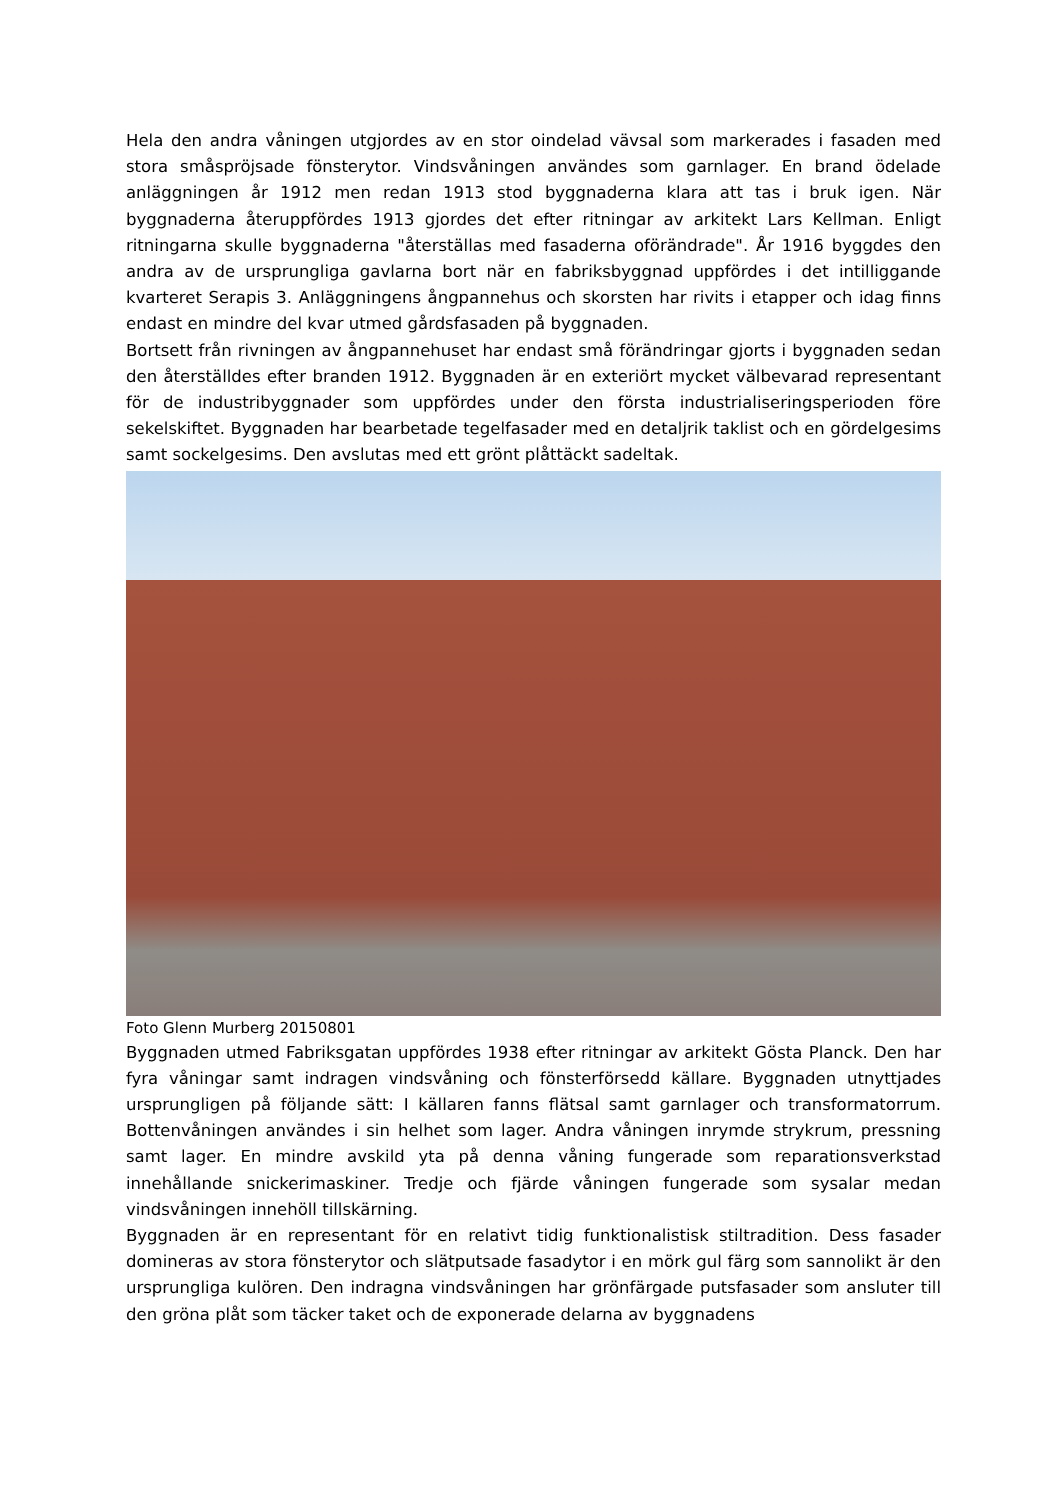Hela den andra våningen utgjordes av en stor oindelad vävsal som markerades i fasaden med stora småspröjsade fönsterytor. Vindsvåningen användes som garnlager. En brand ödelade anläggningen år 1912 men redan 1913 stod byggnaderna klara att tas i bruk igen. När byggnaderna återuppfördes 1913 gjordes det efter ritningar av arkitekt Lars Kellman. Enligt ritningarna skulle byggnaderna "återställas med fasaderna oförändrade". År 1916 byggdes den andra av de ursprungliga gavlarna bort när en fabriksbyggnad uppfördes i det intilliggande kvarteret Serapis 3. Anläggningens ångpannehus och skorsten har rivits i etapper och idag finns endast en mindre del kvar utmed gårdsfasaden på byggnaden.
Bortsett från rivningen av ångpannehuset har endast små förändringar gjorts i byggnaden sedan den återställdes efter branden 1912. Byggnaden är en exteriört mycket välbevarad representant för de industribyggnader som uppfördes under den första industrialiseringsperioden före sekelskiftet. Byggnaden har bearbetade tegelfasader med en detaljrik taklist och en gördelgesims samt sockelgesims. Den avslutas med ett grönt plåttäckt sadeltak.
Foto Glenn Murberg 20150801
Byggnaden utmed Fabriksgatan uppfördes 1938 efter ritningar av arkitekt Gösta Planck. Den har fyra våningar samt indragen vindsvåning och fönsterförsedd källare. Byggnaden utnyttjades ursprungligen på följande sätt: I källaren fanns flätsal samt garnlager och transformatorrum. Bottenvåningen användes i sin helhet som lager. Andra våningen inrymde strykrum, pressning samt lager. En mindre avskild yta på denna våning fungerade som reparationsverkstad innehållande snickerimaskiner. Tredje och fjärde våningen fungerade som sysalar medan vindsvåningen innehöll tillskärning.
Byggnaden är en representant för en relativt tidig funktionalistisk stiltradition. Dess fasader domineras av stora fönsterytor och slätputsade fasadytor i en mörk gul färg som sannolikt är den ursprungliga kulören. Den indragna vindsvåningen har grönfärgade putsfasader som ansluter till den gröna plåt som täcker taket och de exponerade delarna av byggnadens